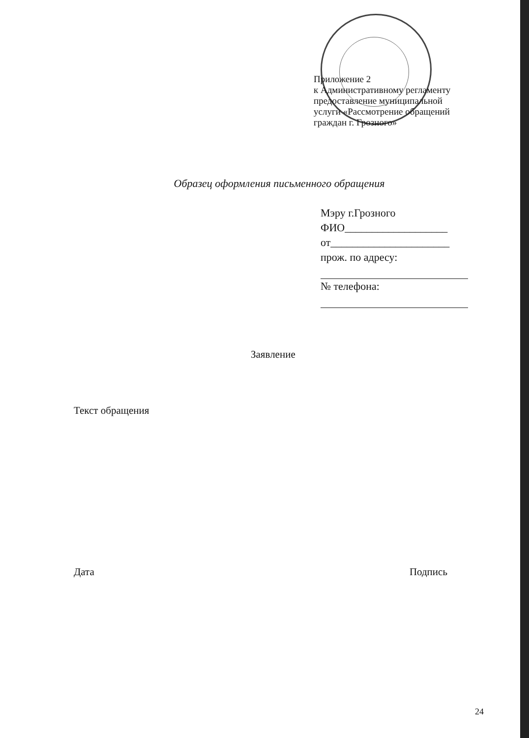Приложение 2
к Административному регламенту
предоставление муниципальной
услуги «Рассмотрение обращений
граждан г. Грозного»
Образец оформления письменного обращения
Мэру г.Грозного
ФИО___________________
от______________________
прож. по адресу:
№ телефона:
Заявление
Текст обращения
Дата Подпись
24